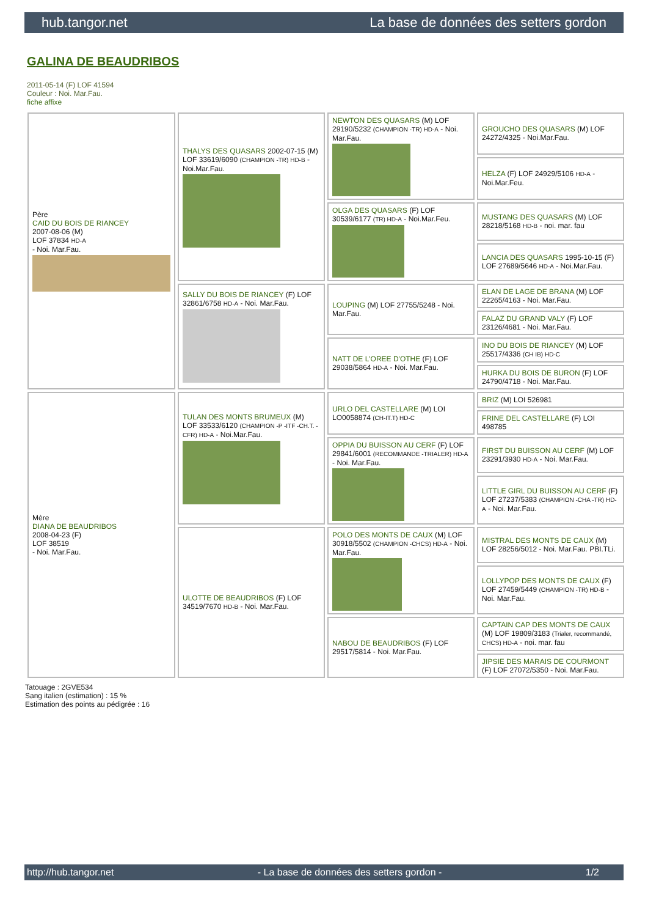hub.tangor.net La base de données des setters gordon
GALINA DE BEAUDRIBOS
2011-05-14 (F) LOF 41594
Couleur : Noi. Mar.Fau.
fiche affixe
| Père CAID DU BOIS DE RIANCEY 2007-08-06 (M) LOF 37834 HD-A - Noi. Mar.Fau. | THALYS DES QUASARS 2002-07-15 (M) LOF 33619/6090 (CHAMPION -TR) HD-B - Noi.Mar.Fau. | NEWTON DES QUASARS (M) LOF 29190/5232 (CHAMPION -TR) HD-A - Noi. Mar.Fau. | GROUCHO DES QUASARS (M) LOF 24272/4325 - Noi.Mar.Fau. |
| | | | HELZA (F) LOF 24929/5106 HD-A - Noi.Mar.Feu. |
| | | OLGA DES QUASARS (F) LOF 30539/6177 (TR) HD-A - Noi.Mar.Feu. | MUSTANG DES QUASARS (M) LOF 28218/5168 HD-B - noi. mar. fau |
| | | | LANCIA DES QUASARS 1995-10-15 (F) LOF 27689/5646 HD-A - Noi.Mar.Fau. |
| | SALLY DU BOIS DE RIANCEY (F) LOF 32861/6758 HD-A - Noi. Mar.Fau. | LOUPING (M) LOF 27755/5248 - Noi. Mar.Fau. | ELAN DE LAGE DE BRANA (M) LOF 22265/4163 - Noi. Mar.Fau. |
| | | | FALAZ DU GRAND VALY (F) LOF 23126/4681 - Noi. Mar.Fau. |
| | | NATT DE L'OREE D'OTHE (F) LOF 29038/5864 HD-A - Noi. Mar.Fau. | INO DU BOIS DE RIANCEY (M) LOF 25517/4336 (CH IB) HD-C |
| | | | HURKA DU BOIS DE BURON (F) LOF 24790/4718 - Noi. Mar.Fau. |
| Mère DIANA DE BEAUDRIBOS 2008-04-23 (F) LOF 38519 - Noi. Mar.Fau. | TULAN DES MONTS BRUMEUX (M) LOF 33533/6120 (CHAMPION -P -ITF -CH.T. -CFR) HD-A - Noi.Mar.Fau. | URLO DEL CASTELLARE (M) LOI LO0058874 (CH-IT.T) HD-C | BRIZ (M) LOI 526981 |
| | | | FRINE DEL CASTELLARE (F) LOI 498785 |
| | | OPPIA DU BUISSON AU CERF (F) LOF 29841/6001 (RECOMMANDE -TRIALER) HD-A - Noi. Mar.Fau. | FIRST DU BUISSON AU CERF (M) LOF 23291/3930 HD-A - Noi. Mar.Fau. |
| | | | LITTLE GIRL DU BUISSON AU CERF (F) LOF 27237/5383 (CHAMPION -CHA -TR) HD-A - Noi. Mar.Fau. |
| | ULOTTE DE BEAUDRIBOS (F) LOF 34519/7670 HD-B - Noi. Mar.Fau. | POLO DES MONTS DE CAUX (M) LOF 30918/5502 (CHAMPION -CHCS) HD-A - Noi. Mar.Fau. | MISTRAL DES MONTS DE CAUX (M) LOF 28256/5012 - Noi. Mar.Fau. PBI.TLi. |
| | | | LOLLYPOP DES MONTS DE CAUX (F) LOF 27459/5449 (CHAMPION -TR) HD-B - Noi. Mar.Fau. |
| | | NABOU DE BEAUDRIBOS (F) LOF 29517/5814 - Noi. Mar.Fau. | CAPTAIN CAP DES MONTS DE CAUX (M) LOF 19809/3183 (Trialer, recommandé, CHCS) HD-A - noi. mar. fau |
| | | | JIPSIE DES MARAIS DE COURMONT (F) LOF 27072/5350 - Noi. Mar.Fau. |
Tatouage : 2GVE534
Sang italien (estimation) : 15 %
Estimation des points au pédigrée : 16
http://hub.tangor.net - La base de données des setters gordon - 1/2